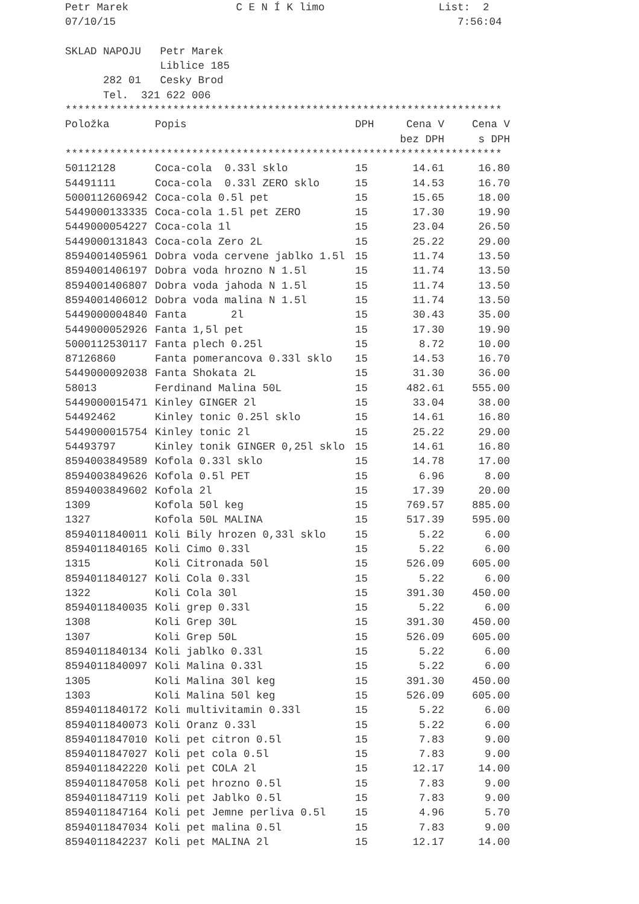Petr Marek                 C E N Í K limo                  List:  2
07/10/15                                                      7:56:04

SKLAD NAPOJU   Petr Marek
               Liblice 185
      282 01   Cesky Brod
      Tel.  321 622 006
*********************************************************************
| Položka | Popis | DPH | Cena V | Cena V |
| --- | --- | --- | --- | --- |
| | | | bez DPH | s DPH |
| ********************************************************************* | | | | |
| 50112128 | Coca-cola 0.33l sklo | 15 | 14.61 | 16.80 |
| 54491111 | Coca-cola 0.33l ZERO sklo | 15 | 14.53 | 16.70 |
| 5000112606942 | Coca-cola 0.5l pet | 15 | 15.65 | 18.00 |
| 5449000133335 | Coca-cola 1.5l pet ZERO | 15 | 17.30 | 19.90 |
| 5449000054227 | Coca-cola 1l | 15 | 23.04 | 26.50 |
| 5449000131843 | Coca-cola Zero 2L | 15 | 25.22 | 29.00 |
| 8594001405961 | Dobra voda cervene jablko 1.5l | 15 | 11.74 | 13.50 |
| 8594001406197 | Dobra voda hrozno N 1.5l | 15 | 11.74 | 13.50 |
| 8594001406807 | Dobra voda jahoda N 1.5l | 15 | 11.74 | 13.50 |
| 8594001406012 | Dobra voda malina N 1.5l | 15 | 11.74 | 13.50 |
| 5449000004840 | Fanta 2l | 15 | 30.43 | 35.00 |
| 5449000052926 | Fanta 1,5l pet | 15 | 17.30 | 19.90 |
| 5000112530117 | Fanta plech 0.25l | 15 | 8.72 | 10.00 |
| 87126860 | Fanta pomerancova 0.33l sklo | 15 | 14.53 | 16.70 |
| 5449000092038 | Fanta Shokata 2L | 15 | 31.30 | 36.00 |
| 58013 | Ferdinand Malina 50L | 15 | 482.61 | 555.00 |
| 5449000015471 | Kinley GINGER 2l | 15 | 33.04 | 38.00 |
| 54492462 | Kinley tonic 0.25l sklo | 15 | 14.61 | 16.80 |
| 5449000015754 | Kinley tonic 2l | 15 | 25.22 | 29.00 |
| 54493797 | Kinley tonik GINGER 0,25l sklo | 15 | 14.61 | 16.80 |
| 8594003849589 | Kofola 0.33l sklo | 15 | 14.78 | 17.00 |
| 8594003849626 | Kofola 0.5l PET | 15 | 6.96 | 8.00 |
| 8594003849602 | Kofola 2l | 15 | 17.39 | 20.00 |
| 1309 | Kofola 50l keg | 15 | 769.57 | 885.00 |
| 1327 | Kofola 50L MALINA | 15 | 517.39 | 595.00 |
| 8594011840011 | Koli Bily hrozen 0,33l sklo | 15 | 5.22 | 6.00 |
| 8594011840165 | Koli Cimo 0.33l | 15 | 5.22 | 6.00 |
| 1315 | Koli Citronada 50l | 15 | 526.09 | 605.00 |
| 8594011840127 | Koli Cola 0.33l | 15 | 5.22 | 6.00 |
| 1322 | Koli Cola 30l | 15 | 391.30 | 450.00 |
| 8594011840035 | Koli grep 0.33l | 15 | 5.22 | 6.00 |
| 1308 | Koli Grep 30L | 15 | 391.30 | 450.00 |
| 1307 | Koli Grep 50L | 15 | 526.09 | 605.00 |
| 8594011840134 | Koli jablko 0.33l | 15 | 5.22 | 6.00 |
| 8594011840097 | Koli Malina 0.33l | 15 | 5.22 | 6.00 |
| 1305 | Koli Malina 30l keg | 15 | 391.30 | 450.00 |
| 1303 | Koli Malina 50l keg | 15 | 526.09 | 605.00 |
| 8594011840172 | Koli multivitamin 0.33l | 15 | 5.22 | 6.00 |
| 8594011840073 | Koli Oranz 0.33l | 15 | 5.22 | 6.00 |
| 8594011847010 | Koli pet citron 0.5l | 15 | 7.83 | 9.00 |
| 8594011847027 | Koli pet cola 0.5l | 15 | 7.83 | 9.00 |
| 8594011842220 | Koli pet COLA 2l | 15 | 12.17 | 14.00 |
| 8594011847058 | Koli pet hrozno 0.5l | 15 | 7.83 | 9.00 |
| 8594011847119 | Koli pet Jablko 0.5l | 15 | 7.83 | 9.00 |
| 8594011847164 | Koli pet Jemne perliva 0.5l | 15 | 4.96 | 5.70 |
| 8594011847034 | Koli pet malina 0.5l | 15 | 7.83 | 9.00 |
| 8594011842237 | Koli pet MALINA 2l | 15 | 12.17 | 14.00 |